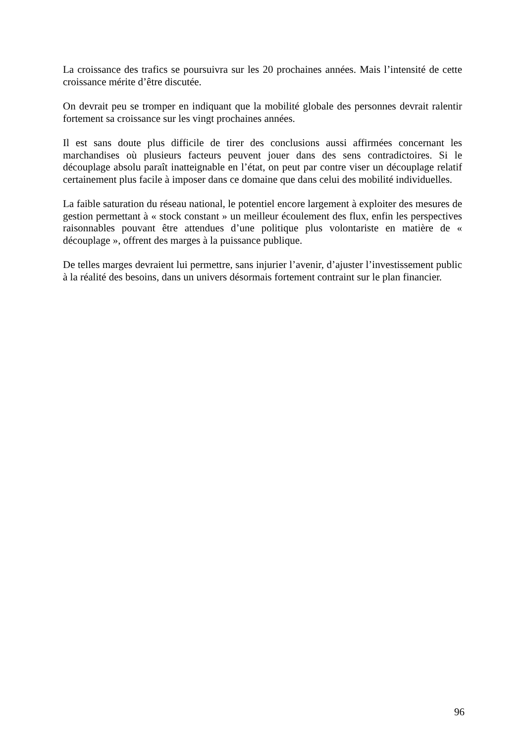La croissance des trafics se poursuivra sur les 20 prochaines années. Mais l’intensité de cette croissance mérite d’être discutée.
On devrait peu se tromper en indiquant que la mobilité globale des personnes devrait ralentir fortement sa croissance sur les vingt prochaines années.
Il est sans doute plus difficile de tirer des conclusions aussi affirmées concernant les marchandises où plusieurs facteurs peuvent jouer dans des sens contradictoires. Si le découplage absolu paraît inatteignable en l’état, on peut par contre viser un découplage relatif certainement plus facile à imposer dans ce domaine que dans celui des mobilité individuelles.
La faible saturation du réseau national, le potentiel encore largement à exploiter des mesures de gestion permettant à « stock constant » un meilleur écoulement des flux, enfin les perspectives raisonnables pouvant être attendues d’une politique plus volontariste en matière de « découplage », offrent des marges à la puissance publique.
De telles marges devraient lui permettre, sans injurier l’avenir, d’ajuster l’investissement public à la réalité des besoins, dans un univers désormais fortement contraint sur le plan financier.
96